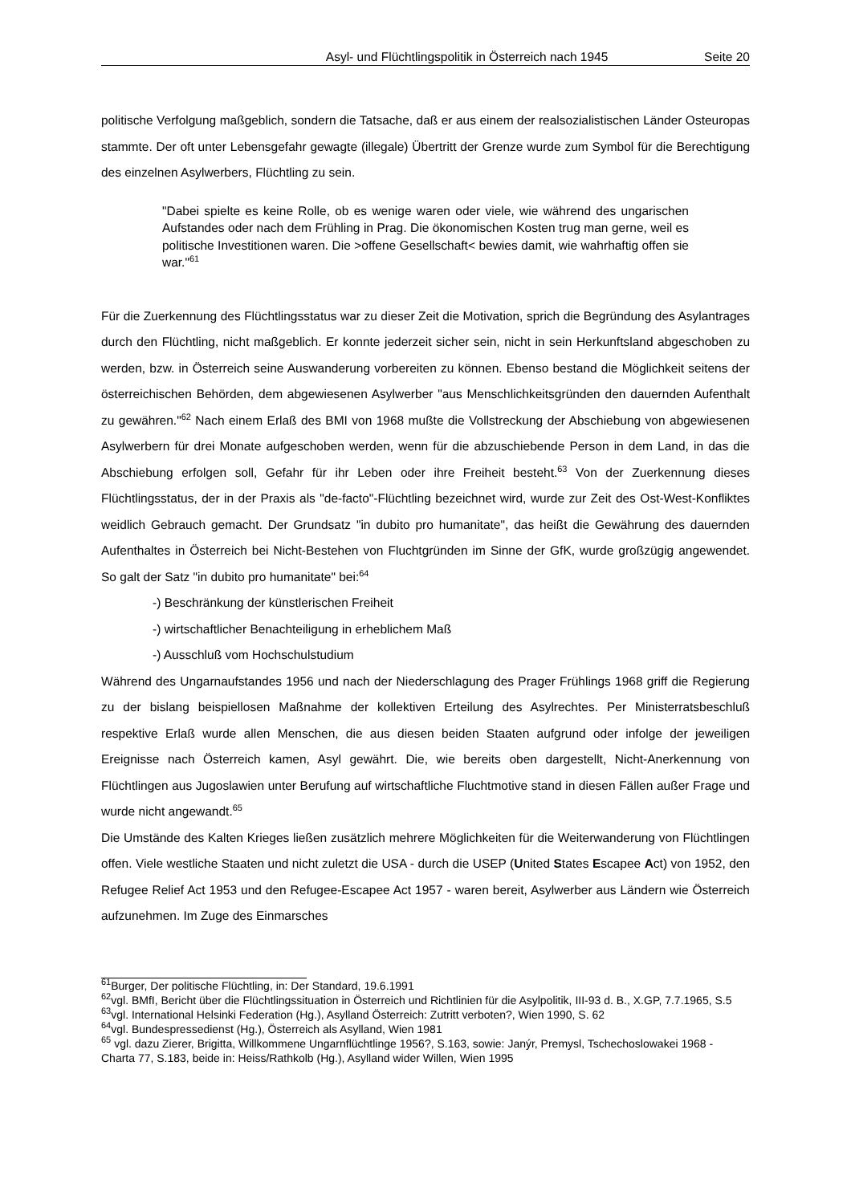Asyl- und Flüchtlingspolitik in Österreich nach 1945 Seite 20
politische Verfolgung maßgeblich, sondern die Tatsache, daß er aus einem der realsozialistischen Länder Osteuropas stammte. Der oft unter Lebensgefahr gewagte (illegale) Übertritt der Grenze wurde zum Symbol für die Berechtigung des einzelnen Asylwerbers, Flüchtling zu sein.
"Dabei spielte es keine Rolle, ob es wenige waren oder viele, wie während des ungarischen Aufstandes oder nach dem Frühling in Prag. Die ökonomischen Kosten trug man gerne, weil es politische Investitionen waren. Die >offene Gesellschaft< bewies damit, wie wahrhaftig offen sie war."<sup>61</sup>
Für die Zuerkennung des Flüchtlingsstatus war zu dieser Zeit die Motivation, sprich die Begründung des Asylantrages durch den Flüchtling, nicht maßgeblich. Er konnte jederzeit sicher sein, nicht in sein Herkunftsland abgeschoben zu werden, bzw. in Österreich seine Auswanderung vorbereiten zu können. Ebenso bestand die Möglichkeit seitens der österreichischen Behörden, dem abgewiesenen Asylwerber "aus Menschlichkeitsgründen den dauernden Aufenthalt zu gewähren."<sup>62</sup> Nach einem Erlaß des BMI von 1968 mußte die Vollstreckung der Abschiebung von abgewiesenen Asylwerbern für drei Monate aufgeschoben werden, wenn für die abzuschiebende Person in dem Land, in das die Abschiebung erfolgen soll, Gefahr für ihr Leben oder ihre Freiheit besteht.<sup>63</sup> Von der Zuerkennung dieses Flüchtlingsstatus, der in der Praxis als "de-facto"-Flüchtling bezeichnet wird, wurde zur Zeit des Ost-West-Konfliktes weidlich Gebrauch gemacht. Der Grundsatz "in dubito pro humanitate", das heißt die Gewährung des dauernden Aufenthaltes in Österreich bei Nicht-Bestehen von Fluchtgründen im Sinne der GfK, wurde großzügig angewendet. So galt der Satz "in dubito pro humanitate" bei:<sup>64</sup>
-) Beschränkung der künstlerischen Freiheit
-) wirtschaftlicher Benachteiligung in erheblichem Maß
-) Ausschluß vom Hochschulstudium
Während des Ungarnaufstandes 1956 und nach der Niederschlagung des Prager Frühlings 1968 griff die Regierung zu der bislang beispiellosen Maßnahme der kollektiven Erteilung des Asylrechtes. Per Ministerratsbeschluß respektive Erlaß wurde allen Menschen, die aus diesen beiden Staaten aufgrund oder infolge der jeweiligen Ereignisse nach Österreich kamen, Asyl gewährt. Die, wie bereits oben dargestellt, Nicht-Anerkennung von Flüchtlingen aus Jugoslawien unter Berufung auf wirtschaftliche Fluchtmotive stand in diesen Fällen außer Frage und wurde nicht angewandt.<sup>65</sup>
Die Umstände des Kalten Krieges ließen zusätzlich mehrere Möglichkeiten für die Weiterwanderung von Flüchtlingen offen. Viele westliche Staaten und nicht zuletzt die USA - durch die USEP (United States Escapee Act) von 1952, den Refugee Relief Act 1953 und den Refugee-Escapee Act 1957 - waren bereit, Asylwerber aus Ländern wie Österreich aufzunehmen. Im Zuge des Einmarsches
<sup>61</sup> Burger, Der politische Flüchtling, in: Der Standard, 19.6.1991
<sup>62</sup> vgl. BMfI, Bericht über die Flüchtlingssituation in Österreich und Richtlinien für die Asylpolitik, III-93 d. B., X.GP, 7.7.1965, S.5
<sup>63</sup> vgl. International Helsinki Federation (Hg.), Asylland Österreich: Zutritt verboten?, Wien 1990, S. 62
<sup>64</sup> vgl. Bundespressedienst (Hg.), Österreich als Asylland, Wien 1981
<sup>65</sup> vgl. dazu Zierer, Brigitta, Willkommene Ungarnflüchtlinge 1956?, S.163, sowie: Janýr, Premysl, Tschechoslowakei 1968 - Charta 77, S.183, beide in: Heiss/Rathkolb (Hg.), Asylland wider Willen, Wien 1995